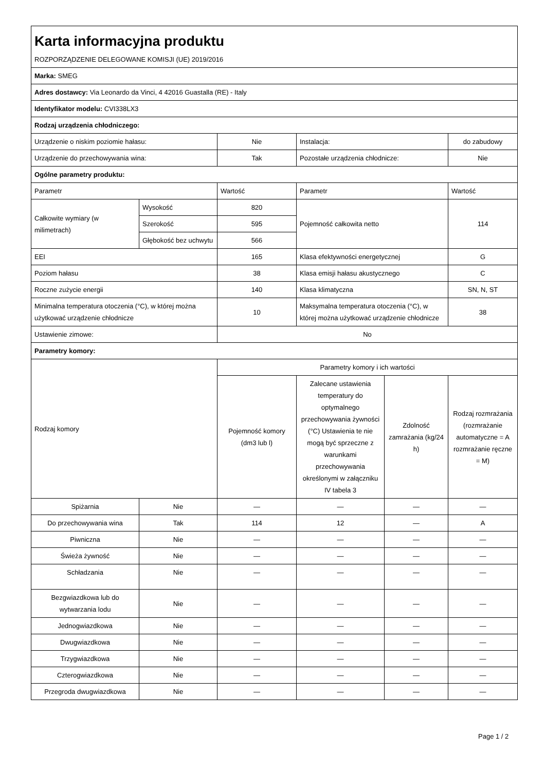| Karta informacyjna produktu | | | | | |
| ROZPORZĄDZENIE DELEGOWANE KOMISJI (UE) 2019/2016 | | | | | |
| Marka: SMEG | | | | | |
| Adres dostawcy: Via Leonardo da Vinci, 4 42016 Guastalla (RE) - Italy | | | | | |
| Identyfikator modelu: CVI338LX3 | | | | | |
| Rodzaj urządzenia chłodniczego: | | | | | |
| Urządzenie o niskim poziomie hałasu: | | Nie | Instalacja: | | do zabudowy |
| Urządzenie do przechowywania wina: | | Tak | Pozostałe urządzenia chłodnicze: | | Nie |
| Ogólne parametry produktu: | | | | | |
| Parametr | | Wartość | Parametr | | Wartość |
| Całkowite wymiary (w milimetrach) | Wysokość | 820 | Pojemność całkowita netto | | 114 |
| | Szerokość | 595 | | | |
| | Głębokość bez uchwytu | 566 | | | |
| EEI | | 165 | Klasa efektywności energetycznej | | G |
| Poziom hałasu | | 38 | Klasa emisji hałasu akustycznego | | C |
| Roczne zużycie energii | | 140 | Klasa klimatyczna | | SN, N, ST |
| Minimalna temperatura otoczenia (°C), w której można użytkować urządzenie chłodnicze | | 10 | Maksymalna temperatura otoczenia (°C), w której można użytkować urządzenie chłodnicze | | 38 |
| Ustawienie zimowe: | | No | | | |
| Parametry komory: | | | | | |
| Rodzaj komory | | Parametry komory i ich wartości | | | |
| | | Pojemność komory (dm3 lub l) | Zalecane ustawienia temperatury do optymalnego przechowywania żywności (°C) Ustawienia te nie mogą być sprzeczne z warunkami przechowywania określonymi w załączniku IV tabela 3 | Zdolność zamrażania (kg/24 h) | Rodzaj rozmrażania (rozmrażanie automatyczne = A rozmrażanie ręczne = M) |
| Spiżarnia | Nie | — | — | — | — |
| Do przechowywania wina | Tak | 114 | 12 | — | A |
| Piwniczna | Nie | — | — | — | — |
| Świeża żywność | Nie | — | — | — | — |
| Schładzania | Nie | — | — | — | — |
| Bezgwiazdkowa lub do wytwarzania lodu | Nie | — | — | — | — |
| Jednogwiazdkowa | Nie | — | — | — | — |
| Dwugwiazdkowa | Nie | — | — | — | — |
| Trzygwiazdkowa | Nie | — | — | — | — |
| Czterogwiazdkowa | Nie | — | — | — | — |
| Przegroda dwugwiazdkowa | Nie | — | — | — | — |
Page 1 / 2